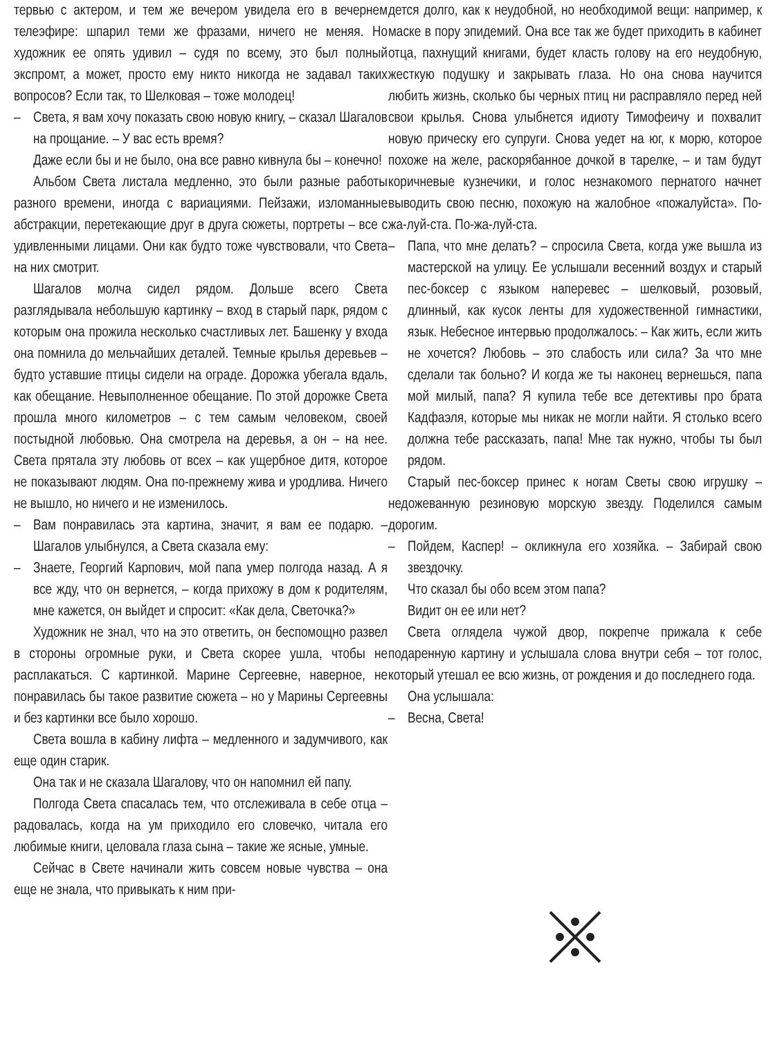тервью с актером, и тем же вечером увидела его в вечернем телеэфире: шпарил теми же фразами, ничего не меняя. Но художник ее опять удивил – судя по всему, это был полный экспромт, а может, просто ему никто никогда не задавал таких вопросов? Если так, то Шелковая – тоже молодец!
– Света, я вам хочу показать свою новую книгу, – сказал Шагалов на прощание. – У вас есть время?
Даже если бы и не было, она все равно кивнула бы – конечно!
Альбом Света листала медленно, это были разные работы разного времени, иногда с вариациями. Пейзажи, изломанные абстракции, перетекающие друг в друга сюжеты, портреты – все с удивленными лицами. Они как будто тоже чувствовали, что Света на них смотрит.
Шагалов молча сидел рядом. Дольше всего Света разглядывала небольшую картинку – вход в старый парк, рядом с которым она прожила несколько счастливых лет. Башенку у входа она помнила до мельчайших деталей. Темные крылья деревьев – будто уставшие птицы сидели на ограде. Дорожка убегала вдаль, как обещание. Невыполненное обещание. По этой дорожке Света прошла много километров – с тем самым человеком, своей постыдной любовью. Она смотрела на деревья, а он – на нее. Света прятала эту любовь от всех – как ущербное дитя, которое не показывают людям. Она по-прежнему жива и уродлива. Ничего не вышло, но ничего и не изменилось.
– Вам понравилась эта картина, значит, я вам ее подарю. – Шагалов улыбнулся, а Света сказала ему:
– Знаете, Георгий Карпович, мой папа умер полгода назад. А я все жду, что он вернется, – когда прихожу в дом к родителям, мне кажется, он выйдет и спросит: «Как дела, Светочка?»
Художник не знал, что на это ответить, он беспомощно развел в стороны огромные руки, и Света скорее ушла, чтобы не расплакаться. С картинкой. Марине Сергеевне, наверное, не понравилась бы такое развитие сюжета – но у Марины Сергеевны и без картинки все было хорошо.
Света вошла в кабину лифта – медленного и задумчивого, как еще один старик.
Она так и не сказала Шагалову, что он напомнил ей папу.
Полгода Света спасалась тем, что отслеживала в себе отца – радовалась, когда на ум приходило его словечко, читала его любимые книги, целовала глаза сына – такие же ясные, умные.
Сейчас в Свете начинали жить совсем новые чувства – она еще не знала, что привыкать к ним при-
дется долго, как к неудобной, но необходимой вещи: например, к маске в пору эпидемий. Она все так же будет приходить в кабинет отца, пахнущий книгами, будет класть голову на его неудобную, жесткую подушку и закрывать глаза. Но она снова научится любить жизнь, сколько бы черных птиц ни расправляло перед ней свои крылья. Снова улыбнется идиоту Тимофеичу и похвалит новую прическу его супруги. Снова уедет на юг, к морю, которое похоже на желе, раскорябанное дочкой в тарелке, – и там будут коричневые кузнечики, и голос незнакомого пернатого начнет выводить свою песню, похожую на жалобное «пожалуйста». По-жа-луй-ста. По-жа-луй-ста.
– Папа, что мне делать? – спросила Света, когда уже вышла из мастерской на улицу. Ее услышали весенний воздух и старый пес-боксер с языком наперевес – шелковый, розовый, длинный, как кусок ленты для художественной гимнастики, язык. Небесное интервью продолжалось: – Как жить, если жить не хочется? Любовь – это слабость или сила? За что мне сделали так больно? И когда же ты наконец вернешься, папа мой милый, папа? Я купила тебе все детективы про брата Кадфаэля, которые мы никак не могли найти. Я столько всего должна тебе рассказать, папа! Мне так нужно, чтобы ты был рядом.
Старый пес-боксер принес к ногам Светы свою игрушку – недожеванную резиновую морскую звезду. Поделился самым дорогим.
– Пойдем, Каспер! – окликнула его хозяйка. – Забирай свою звездочку.
Что сказал бы обо всем этом папа?
Видит он ее или нет?
Света оглядела чужой двор, покрепче прижала к себе подаренную картину и услышала слова внутри себя – тот голос, который утешал ее всю жизнь, от рождения и до последнего года.
Она услышала:
– Весна, Света!